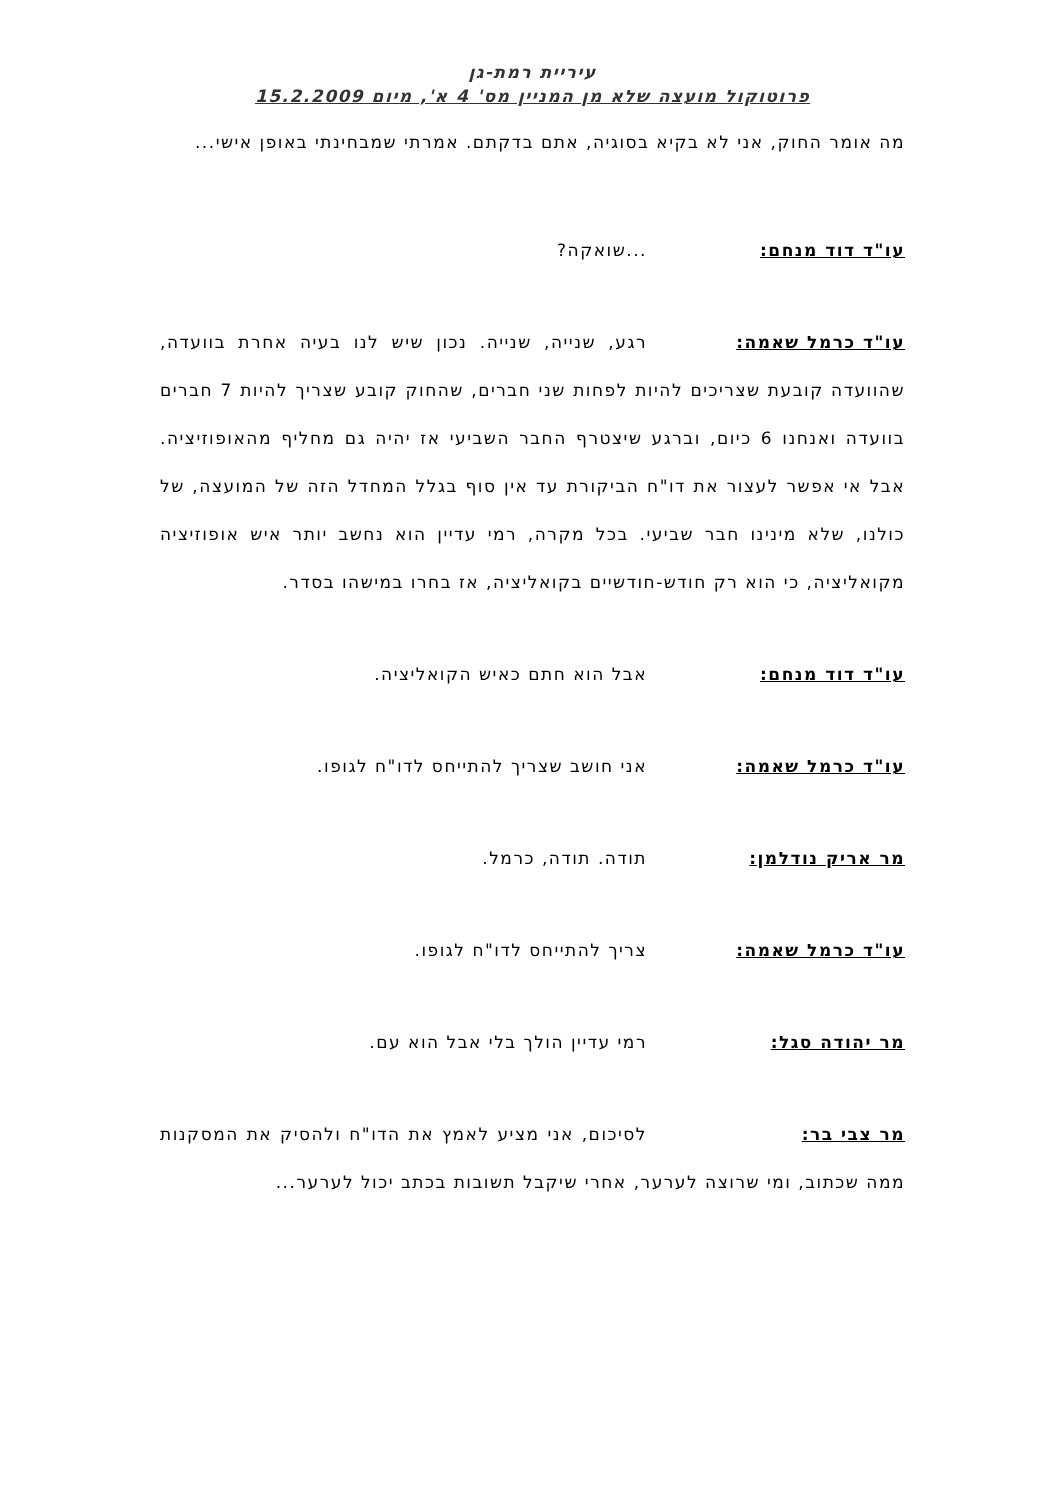עיריית רמת-גן
פרוטוקול מועצה שלא מן המניין מס' 4 א', מיום 15.2.2009
מה אומר החוק, אני לא בקיא בסוגיה, אתם בדקתם. אמרתי שמבחינתי באופן אישי...
עו"ד דוד מנחם:...שואקה?
עו"ד כרמל שאמה: רגע, שנייה, שנייה. נכון שיש לנו בעיה אחרת בוועדה, שהוועדה קובעת שצריכים להיות לפחות שני חברים, שהחוק קובע שצריך להיות 7 חברים בוועדה ואנחנו 6 כיום, וברגע שיצטרף החבר השביעי אז יהיה גם מחליף מהאופוזיציה. אבל אי אפשר לעצור את דו"ח הביקורת עד אין סוף בגלל המחדל הזה של המועצה, של כולנו, שלא מינינו חבר שביעי. בכל מקרה, רמי עדיין הוא נחשב יותר איש אופוזיציה מקואליציה, כי הוא רק חודש-חודשיים בקואליציה, אז בחרו במישהו בסדר.
עו"ד דוד מנחם: אבל הוא חתם כאיש הקואליציה.
עו"ד כרמל שאמה: אני חושב שצריך להתייחס לדו"ח לגופו.
מר אריק נודלמן: תודה. תודה, כרמל.
עו"ד כרמל שאמה: צריך להתייחס לדו"ח לגופו.
מר יהודה סגל: רמי עדיין הולך בלי אבל הוא עם.
מר צבי בר: לסיכום, אני מציע לאמץ את הדו"ח ולהסיק את המסקנות ממה שכתוב, ומי שרוצה לערער, אחרי שיקבל תשובות בכתב יכול לערער...